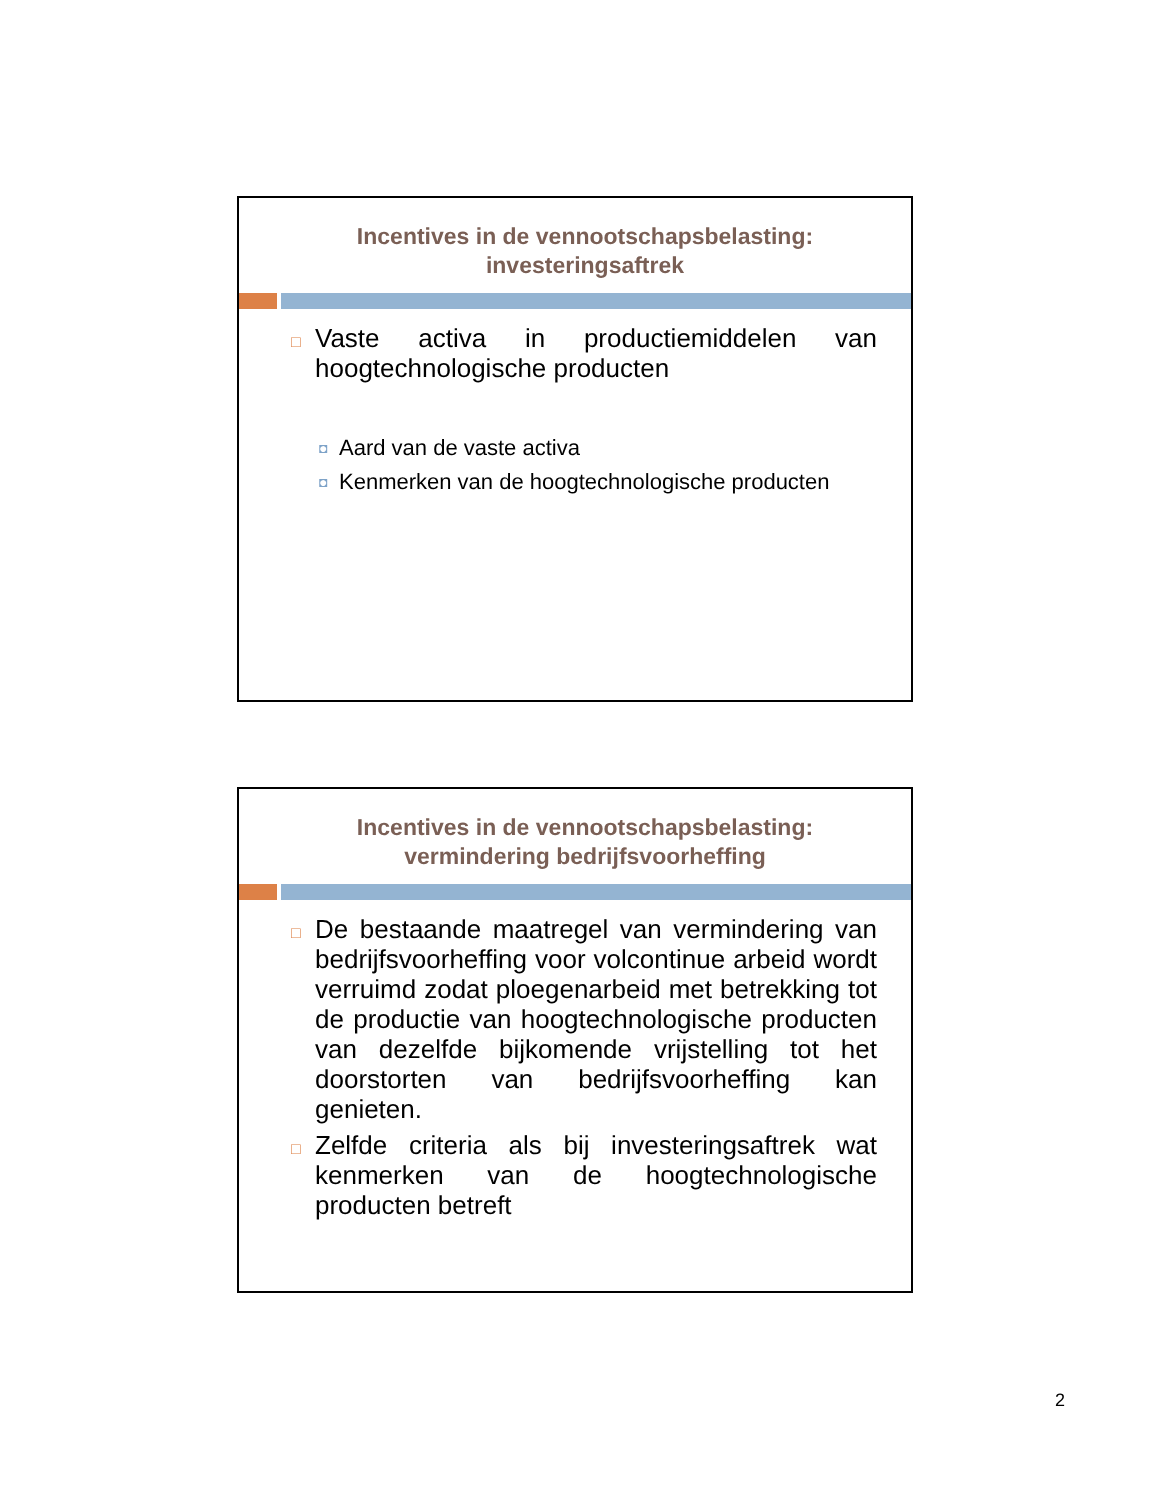Incentives in de vennootschapsbelasting:
investeringsaftrek
□ Vaste activa in productiemiddelen van hoogtechnologische producten
◘ Aard van de vaste activa
◘ Kenmerken van de hoogtechnologische producten
Incentives in de vennootschapsbelasting:
vermindering bedrijfsvoorheffing
□ De bestaande maatregel van vermindering van bedrijfsvoorheffing voor volcontinue arbeid wordt verruimd zodat ploegenarbeid met betrekking tot de productie van hoogtechnologische producten van dezelfde bijkomende vrijstelling tot het doorstorten van bedrijfsvoorheffing kan genieten.
□ Zelfde criteria als bij investeringsaftrek wat kenmerken van de hoogtechnologische producten betreft
2